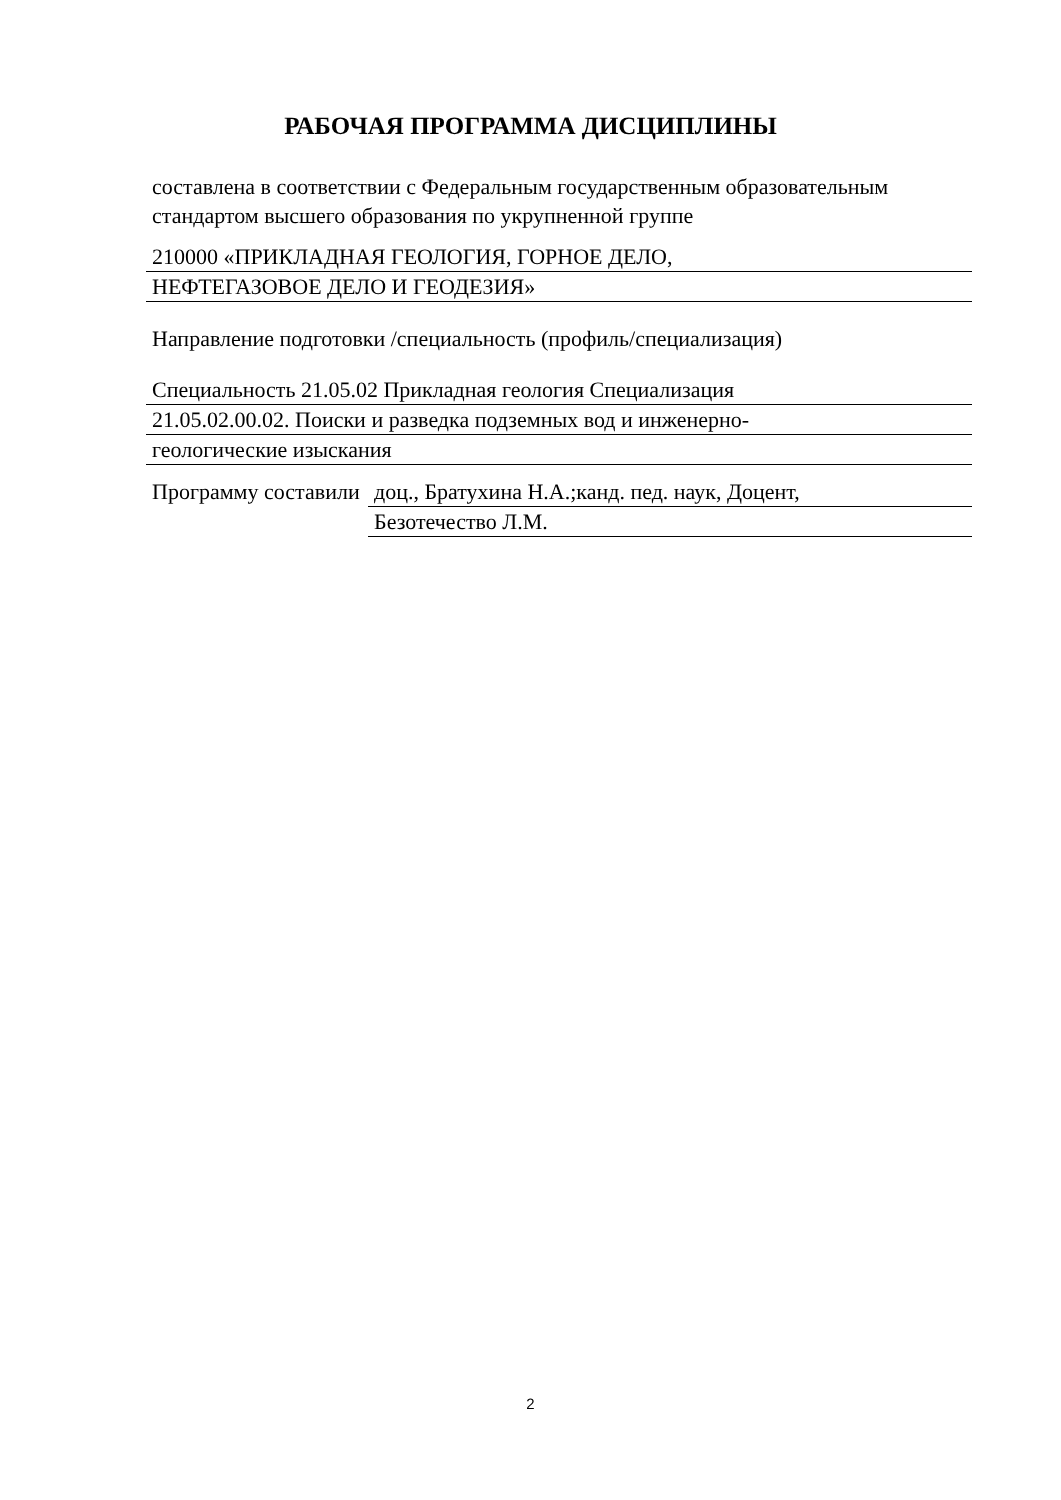РАБОЧАЯ ПРОГРАММА ДИСЦИПЛИНЫ
составлена в соответствии с Федеральным государственным образовательным стандартом высшего образования по укрупненной группе
210000 «ПРИКЛАДНАЯ ГЕОЛОГИЯ, ГОРНОЕ ДЕЛО,
НЕФТЕГАЗОВОЕ ДЕЛО И ГЕОДЕЗИЯ»
Направление подготовки /специальность (профиль/специализация)
Специальность 21.05.02 Прикладная геология Специализация
21.05.02.00.02. Поиски и разведка подземных вод и инженерно-
геологические изыскания
Программу составили
доц., Братухина Н.А.;канд. пед. наук, Доцент,
Безотечество Л.М.
2